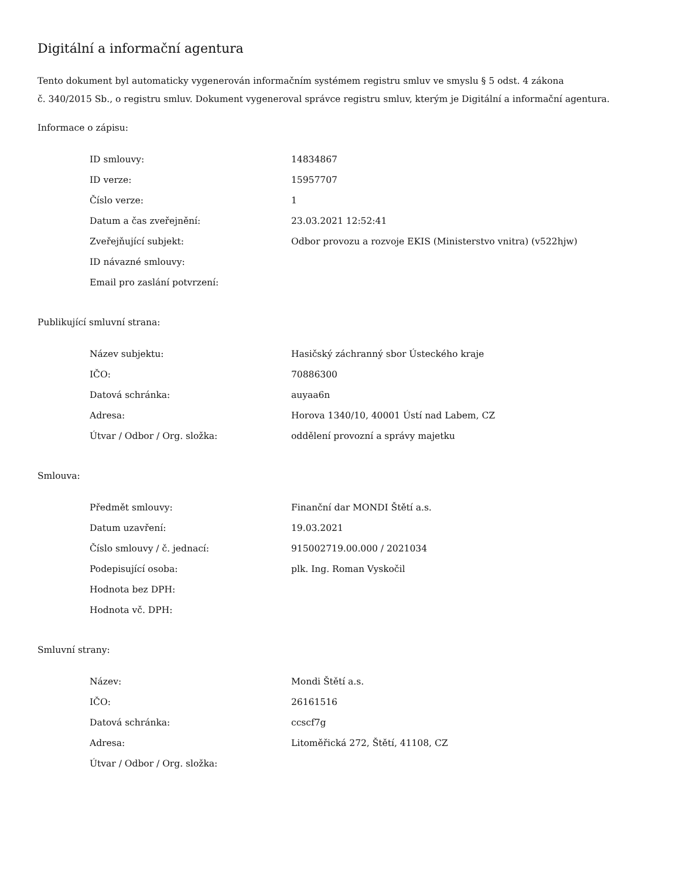Digitální a informační agentura
Tento dokument byl automaticky vygenerován informačním systémem registru smluv ve smyslu § 5 odst. 4 zákona
č. 340/2015 Sb., o registru smluv. Dokument vygeneroval správce registru smluv, kterým je Digitální a informační agentura.
Informace o zápisu:
| ID smlouvy: | 14834867 |
| ID verze: | 15957707 |
| Číslo verze: | 1 |
| Datum a čas zveřejnění: | 23.03.2021 12:52:41 |
| Zveřejňující subjekt: | Odbor provozu a rozvoje EKIS (Ministerstvo vnitra) (v522hjw) |
| ID návazné smlouvy: | |
| Email pro zaslání potvrzení: | |
Publikující smluvní strana:
| Název subjektu: | Hasičský záchranný sbor Ústeckého kraje |
| IČO: | 70886300 |
| Datová schránka: | auyaa6n |
| Adresa: | Horova 1340/10, 40001 Ústí nad Labem, CZ |
| Útvar / Odbor / Org. složka: | oddělení provozní a správy majetku |
Smlouva:
| Předmět smlouvy: | Finanční dar MONDI Štětí a.s. |
| Datum uzavření: | 19.03.2021 |
| Číslo smlouvy / č. jednací: | 915002719.00.000 / 2021034 |
| Podepisující osoba: | plk. Ing. Roman Vyskočil |
| Hodnota bez DPH: | |
| Hodnota vč. DPH: | |
Smluvní strany:
| Název: | Mondi Štětí a.s. |
| IČO: | 26161516 |
| Datová schránka: | ccscf7g |
| Adresa: | Litoměřická 272, Štětí, 41108, CZ |
| Útvar / Odbor / Org. složka: | |